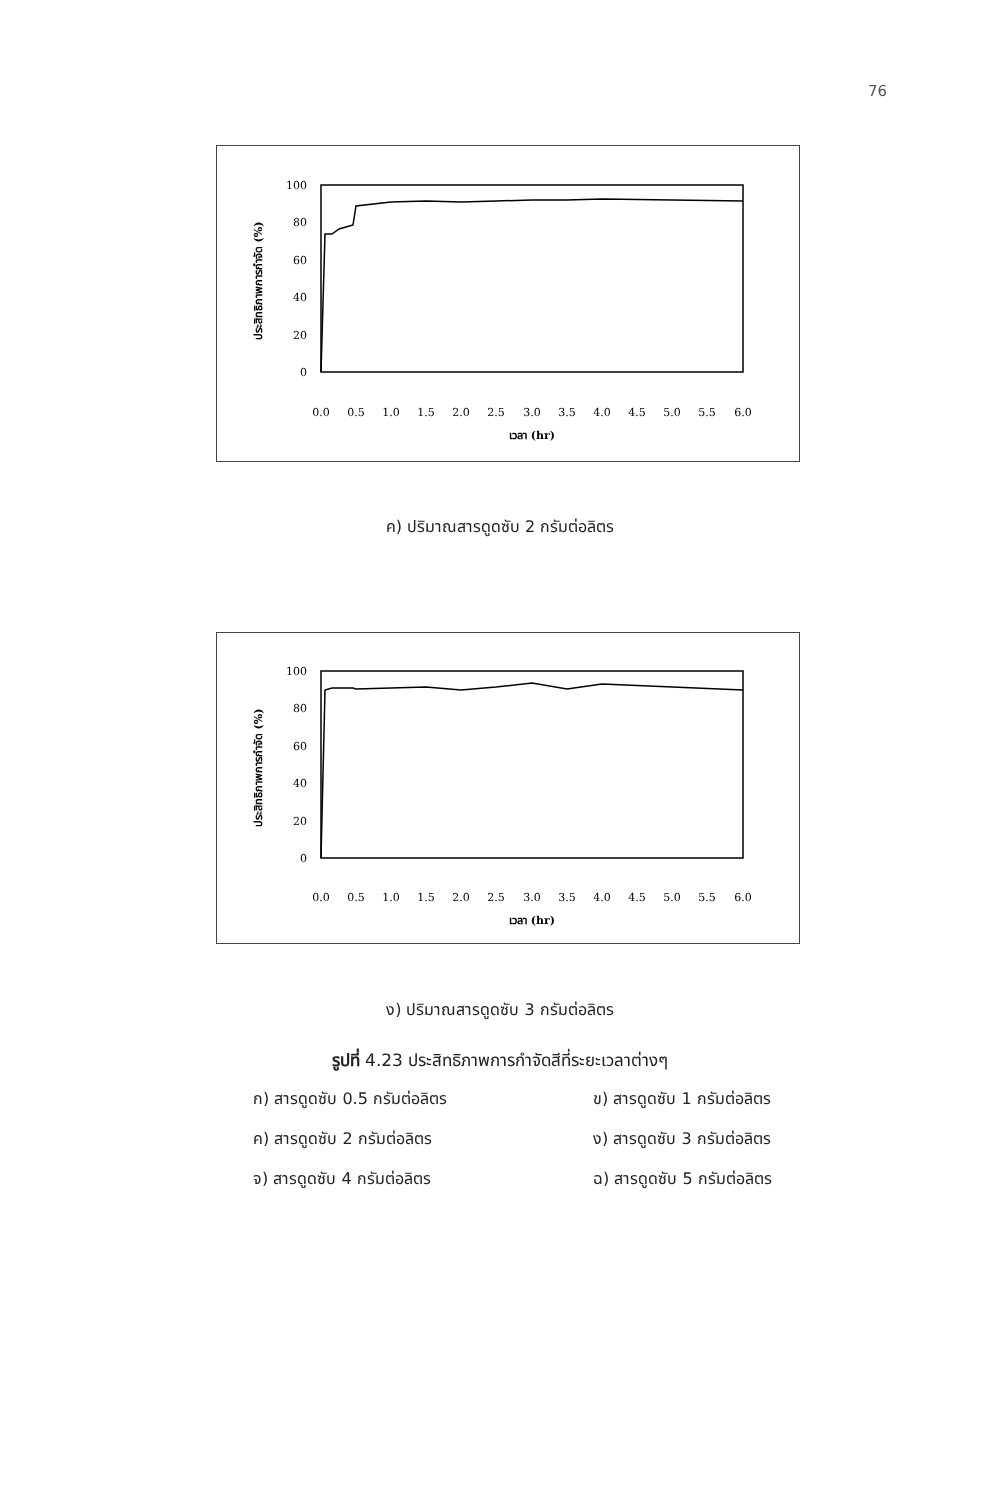76
0
20
40
60
80
100
ประสิทธิภาพการกำจัด (%)
0.0
0.5
1.0
1.5
2.0
2.5
3.0
3.5
4.0
4.5
5.0
5.5
6.0
เวลา (hr)
ค) ปริมาณสารดูดซับ 2 กรัมต่อลิตร
0
20
40
60
80
100
ประสิทธิภาพการกำจัด (%)
0.0
0.5
1.0
1.5
2.0
2.5
3.0
3.5
4.0
4.5
5.0
5.5
6.0
เวลา (hr)
ง) ปริมาณสารดูดซับ 3 กรัมต่อลิตร
รูปที่ 4.23 ประสิทธิภาพการกำจัดสีที่ระยะเวลาต่างๆ
ก) สารดูดซับ 0.5 กรัมต่อลิตร ข) สารดูดซับ 1 กรัมต่อลิตร
ค) สารดูดซับ 2 กรัมต่อลิตร ง) สารดูดซับ 3 กรัมต่อลิตร
จ) สารดูดซับ 4 กรัมต่อลิตร ฉ) สารดูดซับ 5 กรัมต่อลิตร